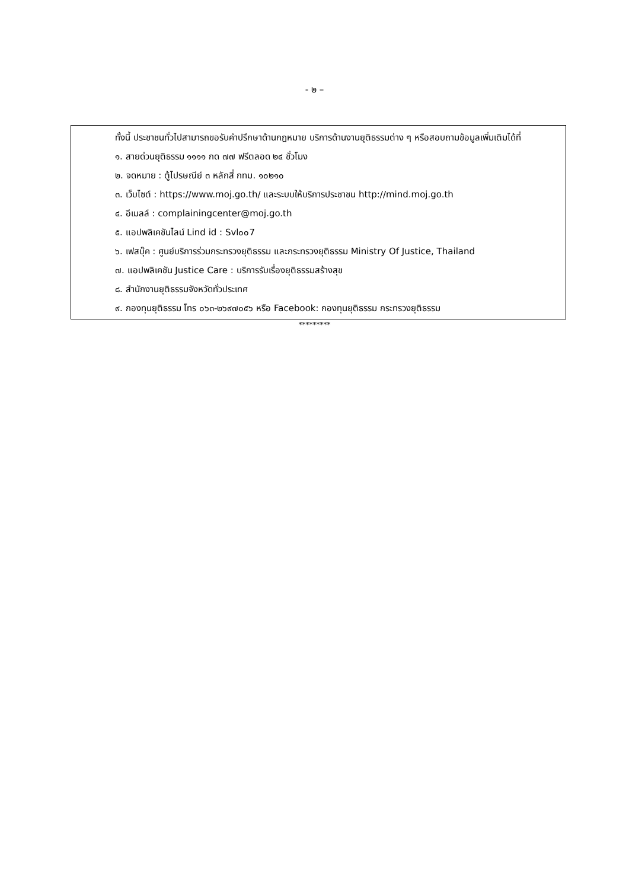- ๒ –
ทั้งนี้ ประชาชนทั่วไปสามารถขอรับคำปรึกษาด้านกฎหมาย บริการด้านงานยุติธรรมต่าง ๆ หรือสอบถามข้อมูลเพิ่มเติมได้ที่
๑. สายด่วนยุติธรรม ๑๑๑๑ กด ๗๗ ฟรีตลอด ๒๔ ชั่วโมง
๒. จดหมาย : ตู้ไปรษณีย์ ๓ หลักสี่ กทม. ๑๐๒๑๐
๓. เว็บไซต์ : https://www.moj.go.th/ และระบบให้บริการประชาชน http://mind.moj.go.th
๔. อีเมลล์ : complainingcenter@moj.go.th
๕. แอปพลิเคชันไลน์ Lind id : Svl๐๐7
๖. เฟสบุ๊ค : ศูนย์บริการร่วมกระทรวงยุติธรรม และกระทรวงยุติธรรม Ministry Of Justice, Thailand
๗. แอปพลิเคชัน Justice Care : บริการรับเรื่องยุติธรรมสร้างสุข
๘. สำนักงานยุติธรรมจังหวัดทั่วประเทศ
๙. กองทุนยุติธรรม โทร ๐๖๓-๒๖๙๗๐๕๖ หรือ Facebook: กองทุนยุติธรรม กระทรวงยุติธรรม
*********